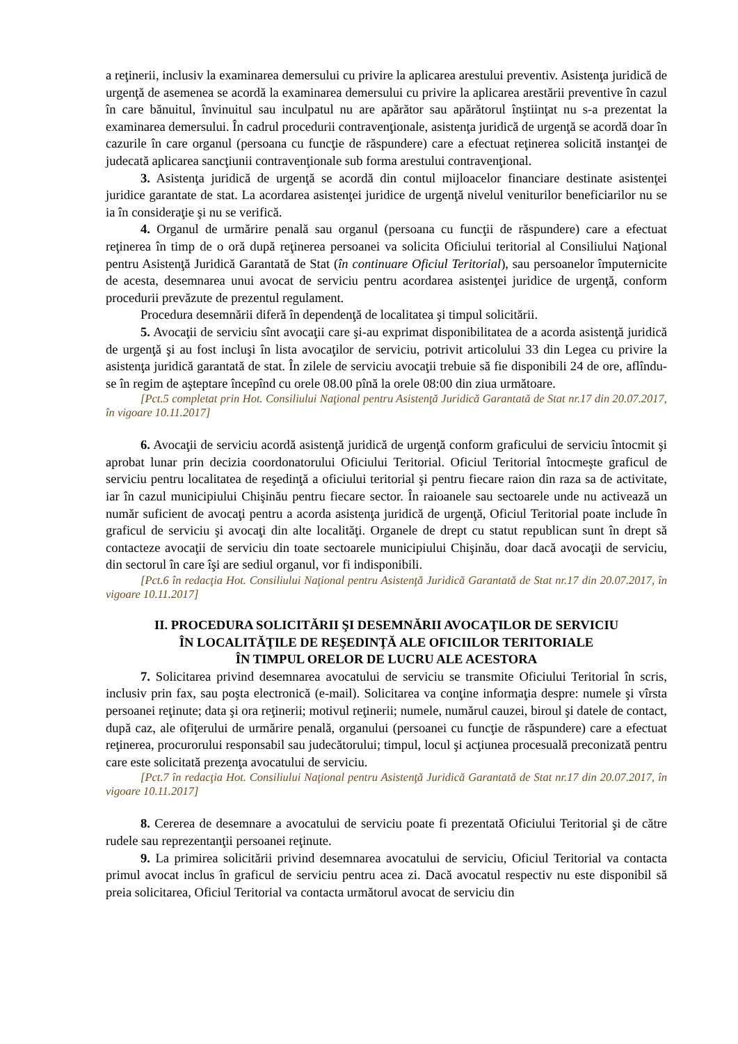a reţinerii, inclusiv la examinarea demersului cu privire la aplicarea arestului preventiv. Asistenţa juridică de urgenţă de asemenea se acordă la examinarea demersului cu privire la aplicarea arestării preventive în cazul în care bănuitul, învinuitul sau inculpatul nu are apărător sau apărătorul înştiinţat nu s-a prezentat la examinarea demersului. În cadrul procedurii contravenţionale, asistenţa juridică de urgenţă se acordă doar în cazurile în care organul (persoana cu funcţie de răspundere) care a efectuat reţinerea solicită instanţei de judecată aplicarea sancţiunii contravenţionale sub forma arestului contravenţional.
3. Asistenţa juridică de urgenţă se acordă din contul mijloacelor financiare destinate asistenţei juridice garantate de stat. La acordarea asistenţei juridice de urgenţă nivelul veniturilor beneficiarilor nu se ia în consideraţie şi nu se verifică.
4. Organul de urmărire penală sau organul (persoana cu funcţii de răspundere) care a efectuat reţinerea în timp de o oră după reţinerea persoanei va solicita Oficiului teritorial al Consiliului Naţional pentru Asistenţă Juridică Garantată de Stat (în continuare Oficiul Teritorial), sau persoanelor împuternicite de acesta, desemnarea unui avocat de serviciu pentru acordarea asistenţei juridice de urgenţă, conform procedurii prevăzute de prezentul regulament.
Procedura desemnării diferă în dependenţă de localitatea şi timpul solicitării.
5. Avocaţii de serviciu sînt avocaţii care şi-au exprimat disponibilitatea de a acorda asistenţă juridică de urgenţă şi au fost incluşi în lista avocaţilor de serviciu, potrivit articolului 33 din Legea cu privire la asistenţa juridică garantată de stat. În zilele de serviciu avocaţii trebuie să fie disponibili 24 de ore, aflîndu-se în regim de aşteptare începînd cu orele 08.00 pînă la orele 08:00 din ziua următoare.
[Pct.5 completat prin Hot. Consiliului Naţional pentru Asistenţă Juridică Garantată de Stat nr.17 din 20.07.2017, în vigoare 10.11.2017]
6. Avocaţii de serviciu acordă asistenţă juridică de urgenţă conform graficului de serviciu întocmit şi aprobat lunar prin decizia coordonatorului Oficiului Teritorial. Oficiul Teritorial întocmeşte graficul de serviciu pentru localitatea de reşedinţă a oficiului teritorial şi pentru fiecare raion din raza sa de activitate, iar în cazul municipiului Chişinău pentru fiecare sector. În raioanele sau sectoarele unde nu activează un număr suficient de avocaţi pentru a acorda asistenţa juridică de urgenţă, Oficiul Teritorial poate include în graficul de serviciu şi avocaţi din alte localităţi. Organele de drept cu statut republican sunt în drept să contacteze avocaţii de serviciu din toate sectoarele municipiului Chişinău, doar dacă avocaţii de serviciu, din sectorul în care îşi are sediul organul, vor fi indisponibili.
[Pct.6 în redacţia Hot. Consiliului Naţional pentru Asistenţă Juridică Garantată de Stat nr.17 din 20.07.2017, în vigoare 10.11.2017]
II. PROCEDURA SOLICITĂRII ŞI DESEMNĂRII AVOCAŢILOR DE SERVICIU
ÎN LOCALITĂŢILE DE REŞEDINŢĂ ALE OFICIILOR TERITORIALE
ÎN TIMPUL ORELOR DE LUCRU ALE ACESTORA
7. Solicitarea privind desemnarea avocatului de serviciu se transmite Oficiului Teritorial în scris, inclusiv prin fax, sau poşta electronică (e-mail). Solicitarea va conţine informaţia despre: numele şi vîrsta persoanei reţinute; data şi ora reţinerii; motivul reţinerii; numele, numărul cauzei, biroul şi datele de contact, după caz, ale ofiţerului de urmărire penală, organului (persoanei cu funcţie de răspundere) care a efectuat reţinerea, procurorului responsabil sau judecătorului; timpul, locul şi acţiunea procesuală preconizată pentru care este solicitată prezenţa avocatului de serviciu.
[Pct.7 în redacţia Hot. Consiliului Naţional pentru Asistenţă Juridică Garantată de Stat nr.17 din 20.07.2017, în vigoare 10.11.2017]
8. Cererea de desemnare a avocatului de serviciu poate fi prezentată Oficiului Teritorial şi de către rudele sau reprezentanţii persoanei reţinute.
9. La primirea solicitării privind desemnarea avocatului de serviciu, Oficiul Teritorial va contacta primul avocat inclus în graficul de serviciu pentru acea zi. Dacă avocatul respectiv nu este disponibil să preia solicitarea, Oficiul Teritorial va contacta următorul avocat de serviciu din